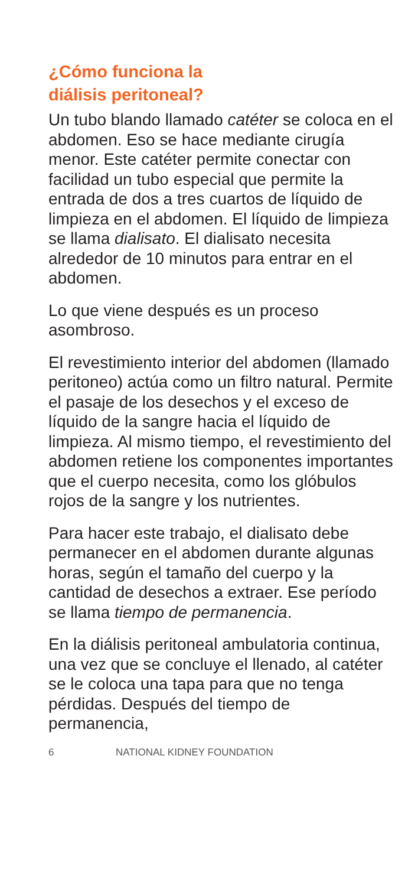¿Cómo funciona la
diálisis peritoneal?
Un tubo blando llamado catéter se coloca en el abdomen. Eso se hace mediante cirugía menor. Este catéter permite conectar con facilidad un tubo especial que permite la entrada de dos a tres cuartos de líquido de limpieza en el abdomen. El líquido de limpieza se llama dialisato. El dialisato necesita alrededor de 10 minutos para entrar en el abdomen.
Lo que viene después es un proceso asombroso.
El revestimiento interior del abdomen (llamado peritoneo) actúa como un filtro natural. Permite el pasaje de los desechos y el exceso de líquido de la sangre hacia el líquido de limpieza. Al mismo tiempo, el revestimiento del abdomen retiene los componentes importantes que el cuerpo necesita, como los glóbulos rojos de la sangre y los nutrientes.
Para hacer este trabajo, el dialisato debe permanecer en el abdomen durante algunas horas, según el tamaño del cuerpo y la cantidad de desechos a extraer. Ese período se llama tiempo de permanencia.
En la diálisis peritoneal ambulatoria continua, una vez que se concluye el llenado, al catéter se le coloca una tapa para que no tenga pérdidas. Después del tiempo de permanencia,
6 NATIONAL KIDNEY FOUNDATION